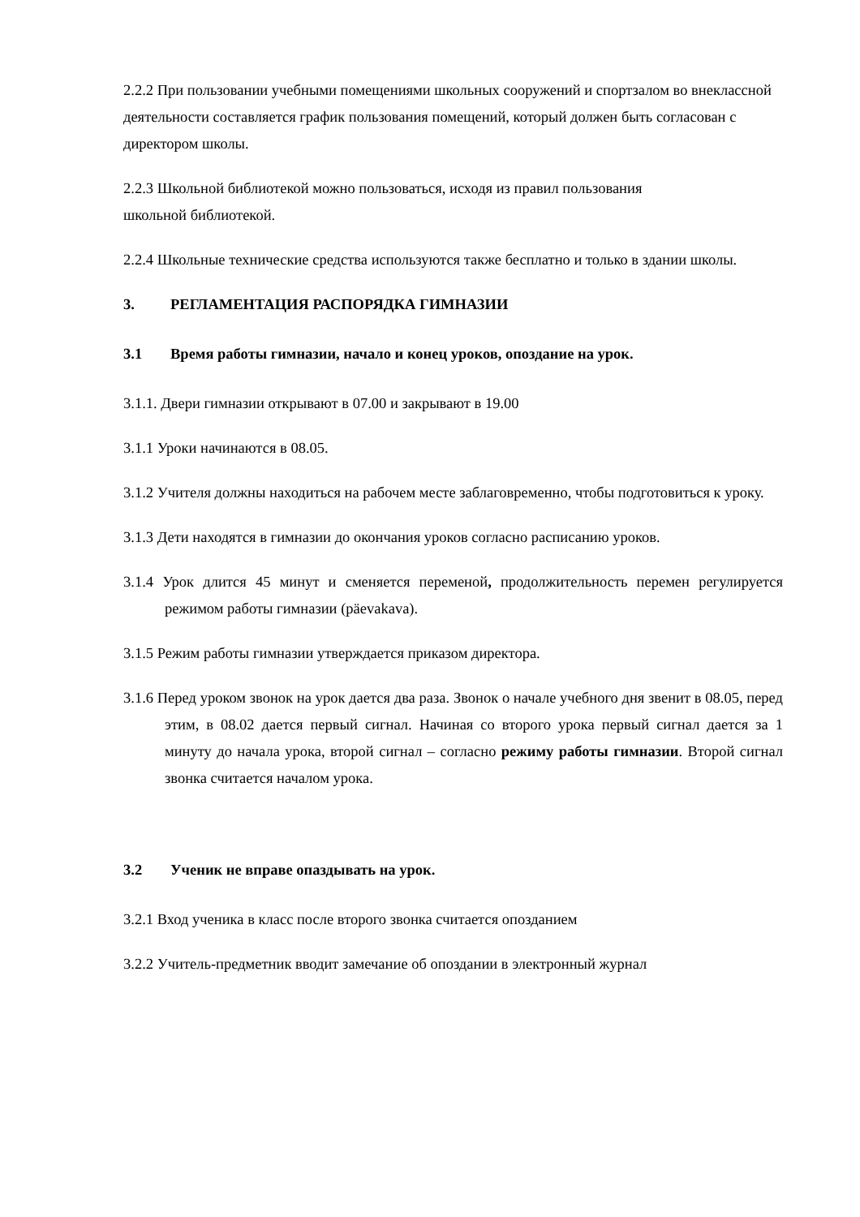2.2.2 При пользовании учебными помещениями школьных сооружений и спортзалом во внеклассной деятельности составляется график пользования помещений, который должен быть согласован с директором школы.
2.2.3 Школьной библиотекой можно пользоваться, исходя из правил пользования
школьной библиотекой.
2.2.4 Школьные технические средства используются также бесплатно и только в здании школы.
3. РЕГЛАМЕНТАЦИЯ РАСПОРЯДКА ГИМНАЗИИ
3.1 Время работы гимназии, начало и конец уроков, опоздание на урок.
3.1.1. Двери гимназии открывают в 07.00 и закрывают в 19.00
3.1.1 Уроки начинаются в 08.05.
3.1.2 Учителя должны находиться на рабочем месте заблаговременно, чтобы подготовиться к уроку.
3.1.3 Дети находятся в гимназии до окончания уроков согласно расписанию уроков.
3.1.4 Урок длится 45 минут и сменяется переменой, продолжительность перемен регулируется режимом работы гимназии (päevakava).
3.1.5 Режим работы гимназии утверждается приказом директора.
3.1.6 Перед уроком звонок на урок дается два раза. Звонок о начале учебного дня звенит в 08.05, перед этим, в 08.02 дается первый сигнал. Начиная со второго урока первый сигнал дается за 1 минуту до начала урока, второй сигнал – согласно режиму работы гимназии. Второй сигнал звонка считается началом урока.
3.2 Ученик не вправе опаздывать на урок.
3.2.1 Вход ученика в класс после второго звонка считается опозданием
3.2.2 Учитель-предметник вводит замечание об опоздании в электронный журнал